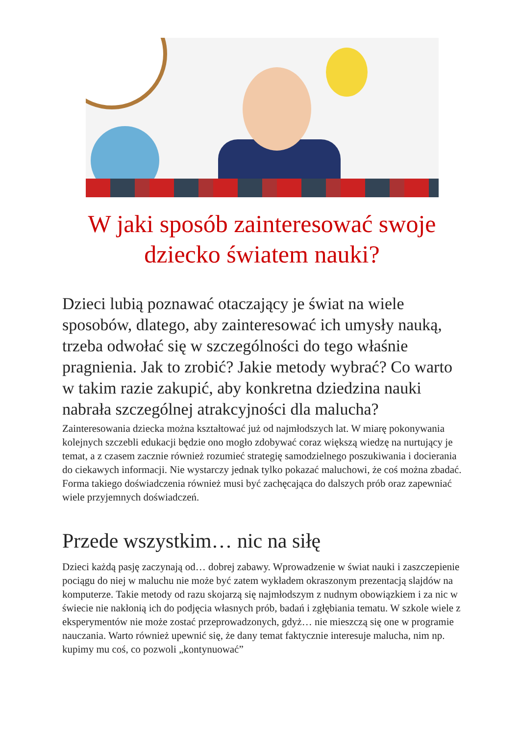W jaki sposób zainteresować swoje dziecko światem nauki?
Dzieci lubią poznawać otaczający je świat na wiele sposobów, dlatego, aby zainteresować ich umysły nauką, trzeba odwołać się w szczególności do tego właśnie pragnienia. Jak to zrobić? Jakie metody wybrać? Co warto w takim razie zakupić, aby konkretna dziedzina nauki nabrała szczególnej atrakcyjności dla malucha?
Zainteresowania dziecka można kształtować już od najmłodszych lat. W miarę pokonywania kolejnych szczebli edukacji będzie ono mogło zdobywać coraz większą wiedzę na nurtujący je temat, a z czasem zacznie również rozumieć strategię samodzielnego poszukiwania i docierania do ciekawych informacji. Nie wystarczy jednak tylko pokazać maluchowi, że coś można zbadać. Forma takiego doświadczenia również musi być zachęcająca do dalszych prób oraz zapewniać wiele przyjemnych doświadczeń.
Przede wszystkim… nic na siłę
Dzieci każdą pasję zaczynają od… dobrej zabawy. Wprowadzenie w świat nauki i zaszczepienie pociągu do niej w maluchu nie może być zatem wykładem okraszonym prezentacją slajdów na komputerze. Takie metody od razu skojarzą się najmłodszym z nudnym obowiązkiem i za nic w świecie nie nakłonią ich do podjęcia własnych prób, badań i zgłębiania tematu. W szkole wiele z eksperymentów nie może zostać przeprowadzonych, gdyż… nie mieszczą się one w programie nauczania. Warto również upewnić się, że dany temat faktycznie interesuje malucha, nim np. kupimy mu coś, co pozwoli „kontynuować”